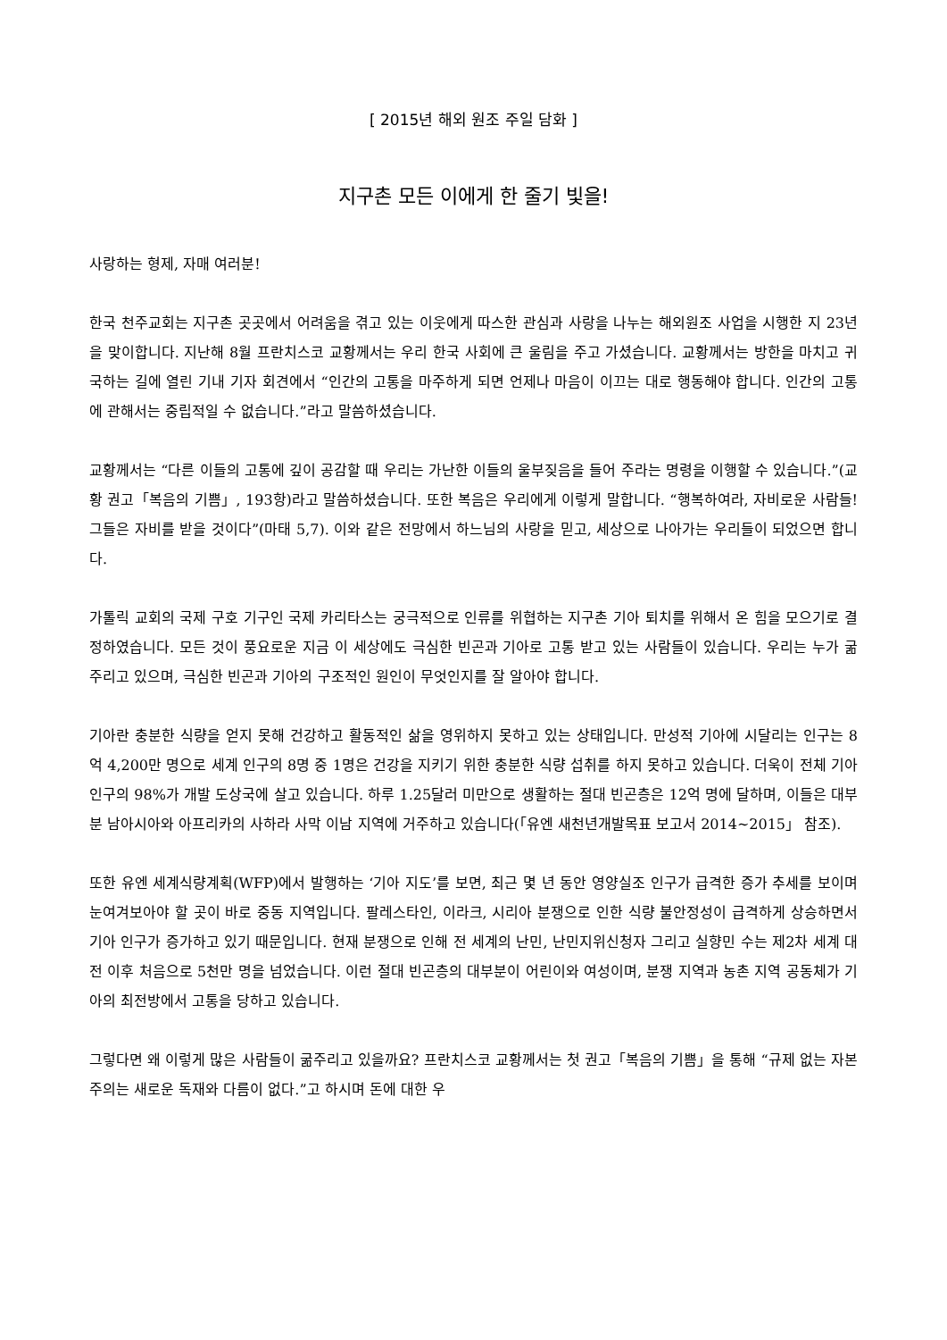[ 2015년 해외 원조 주일 담화 ]
지구촌 모든 이에게 한 줄기 빛을!
사랑하는 형제, 자매 여러분!
한국 천주교회는 지구촌 곳곳에서 어려움을 겪고 있는 이웃에게 따스한 관심과 사랑을 나누는 해외원조 사업을 시행한 지 23년을 맞이합니다. 지난해 8월 프란치스코 교황께서는 우리 한국 사회에 큰 울림을 주고 가셨습니다. 교황께서는 방한을 마치고 귀국하는 길에 열린 기내 기자 회견에서 “인간의 고통을 마주하게 되면 언제나 마음이 이끄는 대로 행동해야 합니다. 인간의 고통에 관해서는 중립적일 수 없습니다.”라고 말씀하셨습니다.
교황께서는 “다른 이들의 고통에 깊이 공감할 때 우리는 가난한 이들의 울부짖음을 들어 주라는 명령을 이행할 수 있습니다.”(교황 권고「복음의 기쁨」, 193항)라고 말씀하셨습니다. 또한 복음은 우리에게 이렇게 말합니다. “행복하여라, 자비로운 사람들! 그들은 자비를 받을 것이다”(마태 5,7). 이와 같은 전망에서 하느님의 사랑을 믿고, 세상으로 나아가는 우리들이 되었으면 합니다.
가톨릭 교회의 국제 구호 기구인 국제 카리타스는 궁극적으로 인류를 위협하는 지구촌 기아 퇴치를 위해서 온 힘을 모으기로 결정하였습니다. 모든 것이 풍요로운 지금 이 세상에도 극심한 빈곤과 기아로 고통 받고 있는 사람들이 있습니다. 우리는 누가 굶주리고 있으며, 극심한 빈곤과 기아의 구조적인 원인이 무엇인지를 잘 알아야 합니다.
기아란 충분한 식량을 얻지 못해 건강하고 활동적인 삶을 영위하지 못하고 있는 상태입니다. 만성적 기아에 시달리는 인구는 8억 4,200만 명으로 세계 인구의 8명 중 1명은 건강을 지키기 위한 충분한 식량 섭취를 하지 못하고 있습니다. 더욱이 전체 기아 인구의 98%가 개발 도상국에 살고 있습니다. 하루 1.25달러 미만으로 생활하는 절대 빈곤층은 12억 명에 달하며, 이들은 대부분 남아시아와 아프리카의 사하라 사막 이남 지역에 거주하고 있습니다(「유엔 새천년개발목표 보고서 2014~2015」 참조).
또한 유엔 세계식량계획(WFP)에서 발행하는 ‘기아 지도’를 보면, 최근 몇 년 동안 영양실조 인구가 급격한 증가 추세를 보이며 눈여겨보아야 할 곳이 바로 중동 지역입니다. 팔레스타인, 이라크, 시리아 분쟁으로 인한 식량 불안정성이 급격하게 상승하면서 기아 인구가 증가하고 있기 때문입니다. 현재 분쟁으로 인해 전 세계의 난민, 난민지위신청자 그리고 실향민 수는 제2차 세계 대전 이후 처음으로 5천만 명을 넘었습니다. 이런 절대 빈곤층의 대부분이 어린이와 여성이며, 분쟁 지역과 농촌 지역 공동체가 기아의 최전방에서 고통을 당하고 있습니다.
그렇다면 왜 이렇게 많은 사람들이 굶주리고 있을까요? 프란치스코 교황께서는 첫 권고「복음의 기쁨」을 통해 “규제 없는 자본주의는 새로운 독재와 다름이 없다.”고 하시며 돈에 대한 우